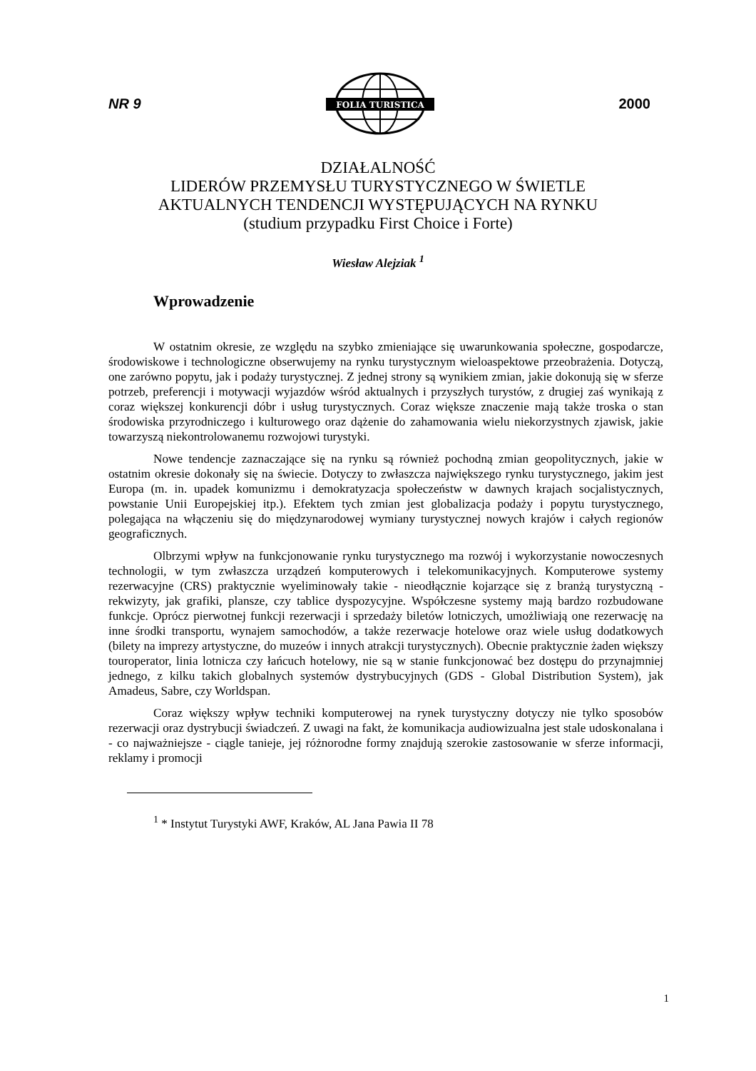NR 9
FOLIA TURISTICA
2000
DZIAŁALNOŚĆ
LIDERÓW PRZEMYSŁU TURYSTYCZNEGO W ŚWIETLE
AKTUALNYCH TENDENCJI WYSTĘPUJĄCYCH NA RYNKU
(studium przypadku First Choice i Forte)
Wiesław Alejziak <sup>1</sup>
Wprowadzenie
W ostatnim okresie, ze względu na szybko zmieniające się uwarunkowania społeczne, gospodarcze, środowiskowe i technologiczne obserwujemy na rynku turystycznym wieloaspektowe przeobrażenia. Dotyczą, one zarówno popytu, jak i podaży turystycznej. Z jednej strony są wynikiem zmian, jakie dokonują się w sferze potrzeb, preferencji i motywacji wyjazdów wśród aktualnych i przyszłych turystów, z drugiej zaś wynikają z coraz większej konkurencji dóbr i usług turystycznych. Coraz większe znaczenie mają także troska o stan środowiska przyrodniczego i kulturowego oraz dążenie do zahamowania wielu niekorzystnych zjawisk, jakie towarzyszą niekontrolowanemu rozwojowi turystyki.
Nowe tendencje zaznaczające się na rynku są również pochodną zmian geopolitycznych, jakie w ostatnim okresie dokonały się na świecie. Dotyczy to zwłaszcza największego rynku turystycznego, jakim jest Europa (m. in. upadek komunizmu i demokratyzacja społeczeństw w dawnych krajach socjalistycznych, powstanie Unii Europejskiej itp.). Efektem tych zmian jest globalizacja podaży i popytu turystycznego, polegająca na włączeniu się do międzynarodowej wymiany turystycznej nowych krajów i całych regionów geograficznych.
Olbrzymi wpływ na funkcjonowanie rynku turystycznego ma rozwój i wykorzystanie nowoczesnych technologii, w tym zwłaszcza urządzeń komputerowych i telekomunikacyjnych. Komputerowe systemy rezerwacyjne (CRS) praktycznie wyeliminowały takie - nieodłącznie kojarzące się z branżą turystyczną - rekwizyty, jak grafiki, plansze, czy tablice dyspozycyjne. Współczesne systemy mają bardzo rozbudowane funkcje. Oprócz pierwotnej funkcji rezerwacji i sprzedaży biletów lotniczych, umożliwiają one rezerwację na inne środki transportu, wynajem samochodów, a także rezerwacje hotelowe oraz wiele usług dodatkowych (bilety na imprezy artystyczne, do muzeów i innych atrakcji turystycznych). Obecnie praktycznie żaden większy touroperator, linia lotnicza czy łańcuch hotelowy, nie są w stanie funkcjonować bez dostępu do przynajmniej jednego, z kilku takich globalnych systemów dystrybucyjnych (GDS - Global Distribution System), jak Amadeus, Sabre, czy Worldspan.
Coraz większy wpływ techniki komputerowej na rynek turystyczny dotyczy nie tylko sposobów rezerwacji oraz dystrybucji świadczeń. Z uwagi na fakt, że komunikacja audiowizualna jest stale udoskonalana i - co najważniejsze - ciągle tanieje, jej różnorodne formy znajdują szerokie zastosowanie w sferze informacji, reklamy i promocji
<sup>1</sup> * Instytut Turystyki AWF, Kraków, AL Jana Pawia II 78
1